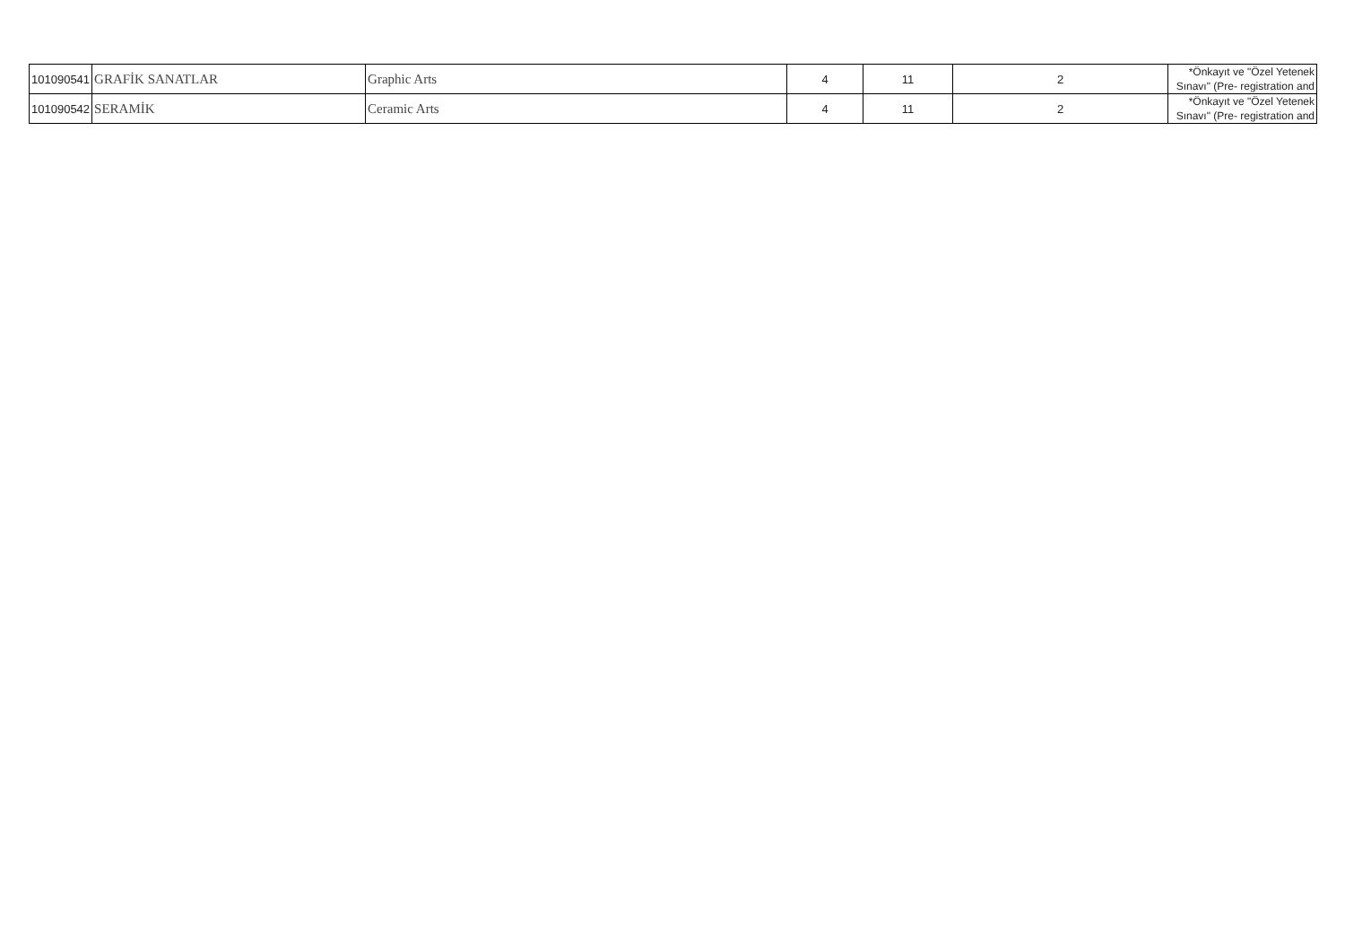| 101090541 | GRAFİK SANATLAR | Graphic Arts | 4 | 11 | 2 | *Önkayıt ve "Özel Yetenek Sınavı" (Pre- registration and |
| 101090542 | SERAMİK | Ceramic Arts | 4 | 11 | 2 | *Önkayıt ve "Özel Yetenek Sınavı" (Pre- registration and |